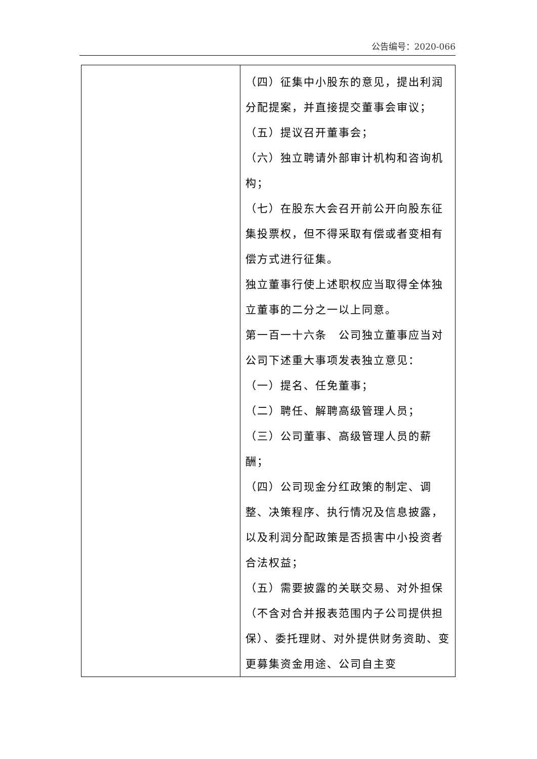公告编号：2020-066
| | （四）征集中小股东的意见，提出利润分配提案，并直接提交董事会审议； （五）提议召开董事会； （六）独立聘请外部审计机构和咨询机构； （七）在股东大会召开前公开向股东征集投票权，但不得采取有偿或者变相有偿方式进行征集。 独立董事行使上述职权应当取得全体独立董事的二分之一以上同意。 第一百一十六条 公司独立董事应当对公司下述重大事项发表独立意见： （一）提名、任免董事； （二）聘任、解聘高级管理人员； （三）公司董事、高级管理人员的薪酬； （四）公司现金分红政策的制定、调整、决策程序、执行情况及信息披露，以及利润分配政策是否损害中小投资者合法权益； （五）需要披露的关联交易、对外担保（不含对合并报表范围内子公司提供担保）、委托理财、对外提供财务资助、变更募集资金用途、公司自主变 |